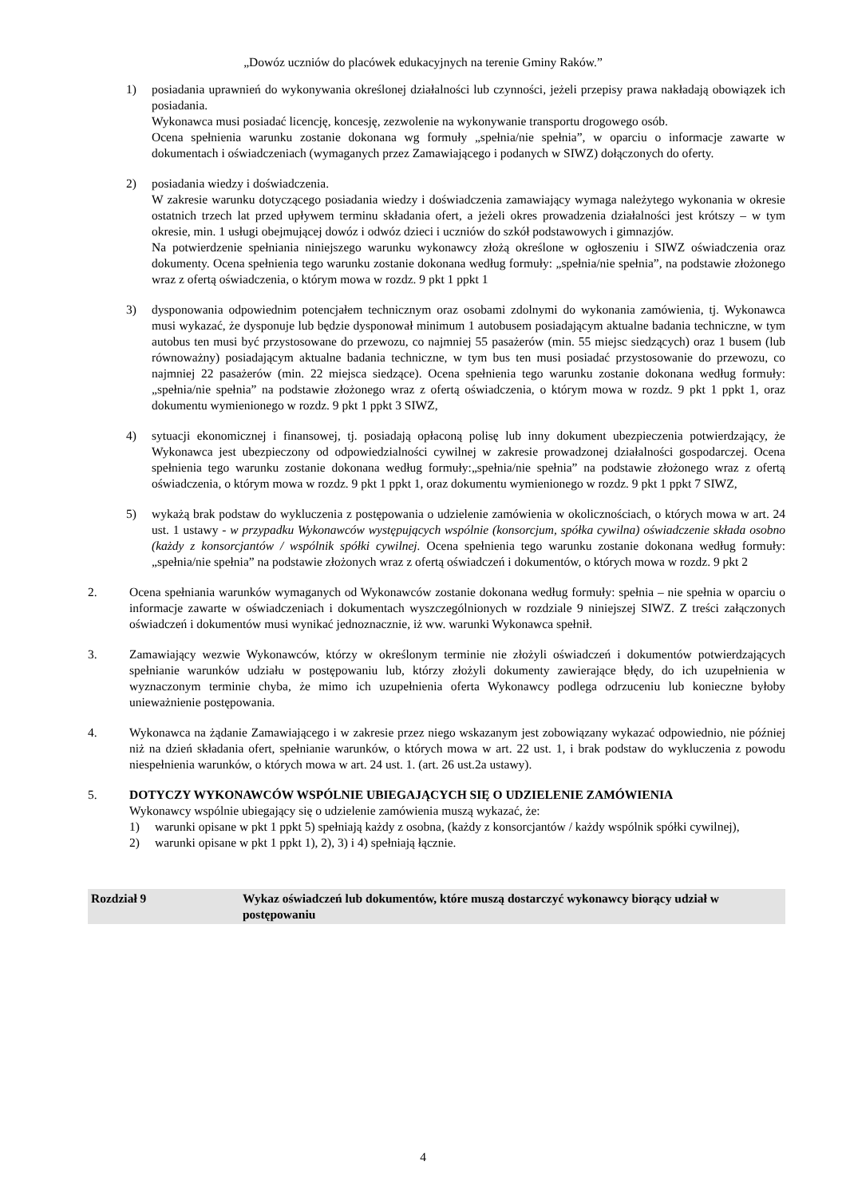„Dowóz uczniów do placówek edukacyjnych na terenie Gminy Raków.”
1) posiadania uprawnień do wykonywania określonej działalności lub czynności, jeżeli przepisy prawa nakładają obowiązek ich posiadania.
Wykonawca musi posiadać licencję, koncesję, zezwolenie na wykonywanie transportu drogowego osób.
Ocena spełnienia warunku zostanie dokonana wg formuły „spełnia/nie spełnia”, w oparciu o informacje zawarte w dokumentach i oświadczeniach (wymaganych przez Zamawiającego i podanych w SIWZ) dołączonych do oferty.
2) posiadania wiedzy i doświadczenia.
W zakresie warunku dotyczącego posiadania wiedzy i doświadczenia zamawiający wymaga należytego wykonania w okresie ostatnich trzech lat przed upływem terminu składania ofert, a jeżeli okres prowadzenia działalności jest krótszy – w tym okresie, min. 1 usługi obejmującej dowóz i odwóz dzieci i uczniów do szkół podstawowych i gimnazjów.
Na potwierdzenie spełniania niniejszego warunku wykonawcy złożą określone w ogłoszeniu i SIWZ oświadczenia oraz dokumenty. Ocena spełnienia tego warunku zostanie dokonana według formuły: „spełnia/nie spełnia”, na podstawie złożonego wraz z ofertą oświadczenia, o którym mowa w rozdz. 9 pkt 1 ppkt 1
3) dysponowania odpowiednim potencjałem technicznym oraz osobami zdolnymi do wykonania zamówienia, tj. Wykonawca musi wykazać, że dysponuje lub będzie dysponował minimum 1 autobusem posiadającym aktualne badania techniczne, w tym autobus ten musi być przystosowane do przewozu, co najmniej 55 pasażerów (min. 55 miejsc siedzących) oraz 1 busem (lub równoważny) posiadającym aktualne badania techniczne, w tym bus ten musi posiadać przystosowanie do przewozu, co najmniej 22 pasażerów (min. 22 miejsca siedzące). Ocena spełnienia tego warunku zostanie dokonana według formuły:„spełnia/nie spełnia” na podstawie złożonego wraz z ofertą oświadczenia, o którym mowa w rozdz. 9 pkt 1 ppkt 1, oraz dokumentu wymienionego w rozdz. 9 pkt 1 ppkt 3 SIWZ,
4) sytuacji ekonomicznej i finansowej, tj. posiadają opłaconą polisę lub inny dokument ubezpieczenia potwierdzający, że Wykonawca jest ubezpieczony od odpowiedzialności cywilnej w zakresie prowadzonej działalności gospodarczej. Ocena spełnienia tego warunku zostanie dokonana według formuły:„spełnia/nie spełnia” na podstawie złożonego wraz z ofertą oświadczenia, o którym mowa w rozdz. 9 pkt 1 ppkt 1, oraz dokumentu wymienionego w rozdz. 9 pkt 1 ppkt 7 SIWZ,
5) wykażą brak podstaw do wykluczenia z postępowania o udzielenie zamówienia w okolicznościach, o których mowa w art. 24 ust. 1 ustawy - w przypadku Wykonawców występujących wspólnie (konsorcjum, spółka cywilna) oświadczenie składa osobno (każdy z konsorcjantów / wspólnik spółki cywilnej. Ocena spełnienia tego warunku zostanie dokonana według formuły: „spełnia/nie spełnia” na podstawie złożonych wraz z ofertą oświadczeń i dokumentów, o których mowa w rozdz. 9 pkt 2
2. Ocena spełniania warunków wymaganych od Wykonawców zostanie dokonana według formuły: spełnia – nie spełnia w oparciu o informacje zawarte w oświadczeniach i dokumentach wyszczególnionych w rozdziale 9 niniejszej SIWZ. Z treści załączonych oświadczeń i dokumentów musi wynikać jednoznacznie, iż ww. warunki Wykonawca spełnił.
3. Zamawiający wezwie Wykonawców, którzy w określonym terminie nie złożyli oświadczeń i dokumentów potwierdzających spełnianie warunków udziału w postępowaniu lub, którzy złożyli dokumenty zawierające błędy, do ich uzupełnienia w wyznaczonym terminie chyba, że mimo ich uzupełnienia oferta Wykonawcy podlega odrzuceniu lub konieczne byłoby unieważnienie postępowania.
4. Wykonawca na żądanie Zamawiającego i w zakresie przez niego wskazanym jest zobowiązany wykazać odpowiednio, nie później niż na dzień składania ofert, spełnianie warunków, o których mowa w art. 22 ust. 1, i brak podstaw do wykluczenia z powodu niespełnienia warunków, o których mowa w art. 24 ust. 1. (art. 26 ust.2a ustawy).
5. DOTYCZY WYKONAWCÓW WSPÓLNIE UBIEGAJĄCYCH SIĘ O UDZIELENIE ZAMÓWIENIA
Wykonawcy wspólnie ubiegający się o udzielenie zamówienia muszą wykazać, że:
1) warunki opisane w pkt 1 ppkt 5) spełniają każdy z osobna, (każdy z konsorcjantów / każdy wspólnik spółki cywilnej),
2) warunki opisane w pkt 1 ppkt 1), 2), 3) i 4) spełniają łącznie.
Rozdział 9 Wykaz oświadczeń lub dokumentów, które muszą dostarczyć wykonawcy biorący udział w postępowaniu
4